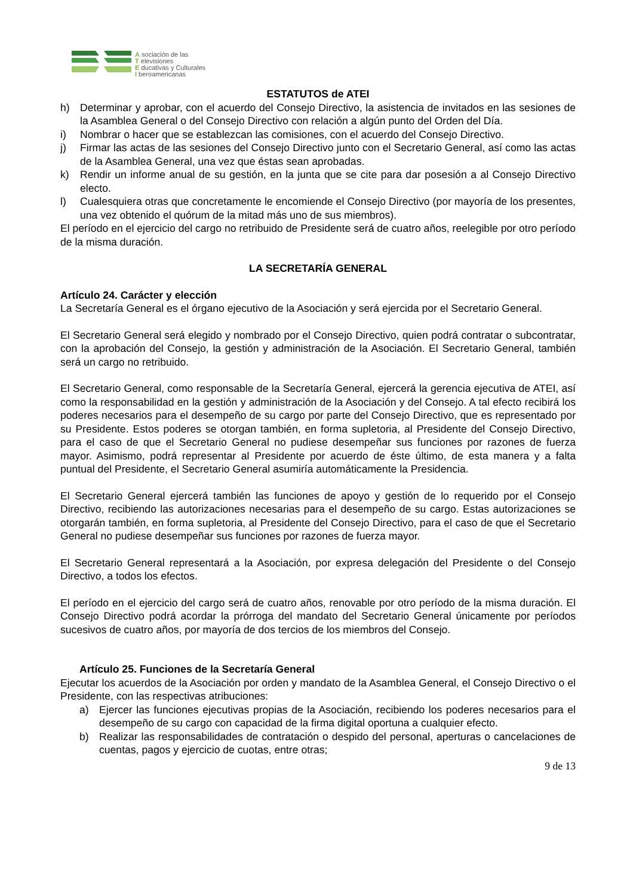A sociación de las
T elevisiones
E ducativas y Culturales
I beroamericanas
ESTATUTOS de ATEI
h) Determinar y aprobar, con el acuerdo del Consejo Directivo, la asistencia de invitados en las sesiones de la Asamblea General o del Consejo Directivo con relación a algún punto del Orden del Día.
i) Nombrar o hacer que se establezcan las comisiones, con el acuerdo del Consejo Directivo.
j) Firmar las actas de las sesiones del Consejo Directivo junto con el Secretario General, así como las actas de la Asamblea General, una vez que éstas sean aprobadas.
k) Rendir un informe anual de su gestión, en la junta que se cite para dar posesión a al Consejo Directivo electo.
l) Cualesquiera otras que concretamente le encomiende el Consejo Directivo (por mayoría de los presentes, una vez obtenido el quórum de la mitad más uno de sus miembros).
El período en el ejercicio del cargo no retribuido de Presidente será de cuatro años, reelegible por otro período de la misma duración.
LA SECRETARÍA GENERAL
Artículo 24. Carácter y elección
La Secretaría General es el órgano ejecutivo de la Asociación y será ejercida por el Secretario General.
El Secretario General será elegido y nombrado por el Consejo Directivo, quien podrá contratar o subcontratar, con la aprobación del Consejo, la gestión y administración de la Asociación. El Secretario General, también será un cargo no retribuido.
El Secretario General, como responsable de la Secretaría General, ejercerá la gerencia ejecutiva de ATEI, así como la responsabilidad en la gestión y administración de la Asociación y del Consejo. A tal efecto recibirá los poderes necesarios para el desempeño de su cargo por parte del Consejo Directivo, que es representado por su Presidente. Estos poderes se otorgan también, en forma supletoria, al Presidente del Consejo Directivo, para el caso de que el Secretario General no pudiese desempeñar sus funciones por razones de fuerza mayor. Asimismo, podrá representar al Presidente por acuerdo de éste último, de esta manera y a falta puntual del Presidente, el Secretario General asumiría automáticamente la Presidencia.
El Secretario General ejercerá también las funciones de apoyo y gestión de lo requerido por el Consejo Directivo, recibiendo las autorizaciones necesarias para el desempeño de su cargo. Estas autorizaciones se otorgarán también, en forma supletoria, al Presidente del Consejo Directivo, para el caso de que el Secretario General no pudiese desempeñar sus funciones por razones de fuerza mayor.
El Secretario General representará a la Asociación, por expresa delegación del Presidente o del Consejo Directivo, a todos los efectos.
El período en el ejercicio del cargo será de cuatro años, renovable por otro período de la misma duración. El Consejo Directivo podrá acordar la prórroga del mandato del Secretario General únicamente por períodos sucesivos de cuatro años, por mayoría de dos tercios de los miembros del Consejo.
Artículo 25. Funciones de la Secretaría General
Ejecutar los acuerdos de la Asociación por orden y mandato de la Asamblea General, el Consejo Directivo o el Presidente, con las respectivas atribuciones:
a) Ejercer las funciones ejecutivas propias de la Asociación, recibiendo los poderes necesarios para el desempeño de su cargo con capacidad de la firma digital oportuna a cualquier efecto.
b) Realizar las responsabilidades de contratación o despido del personal, aperturas o cancelaciones de cuentas, pagos y ejercicio de cuotas, entre otras;
9 de 13